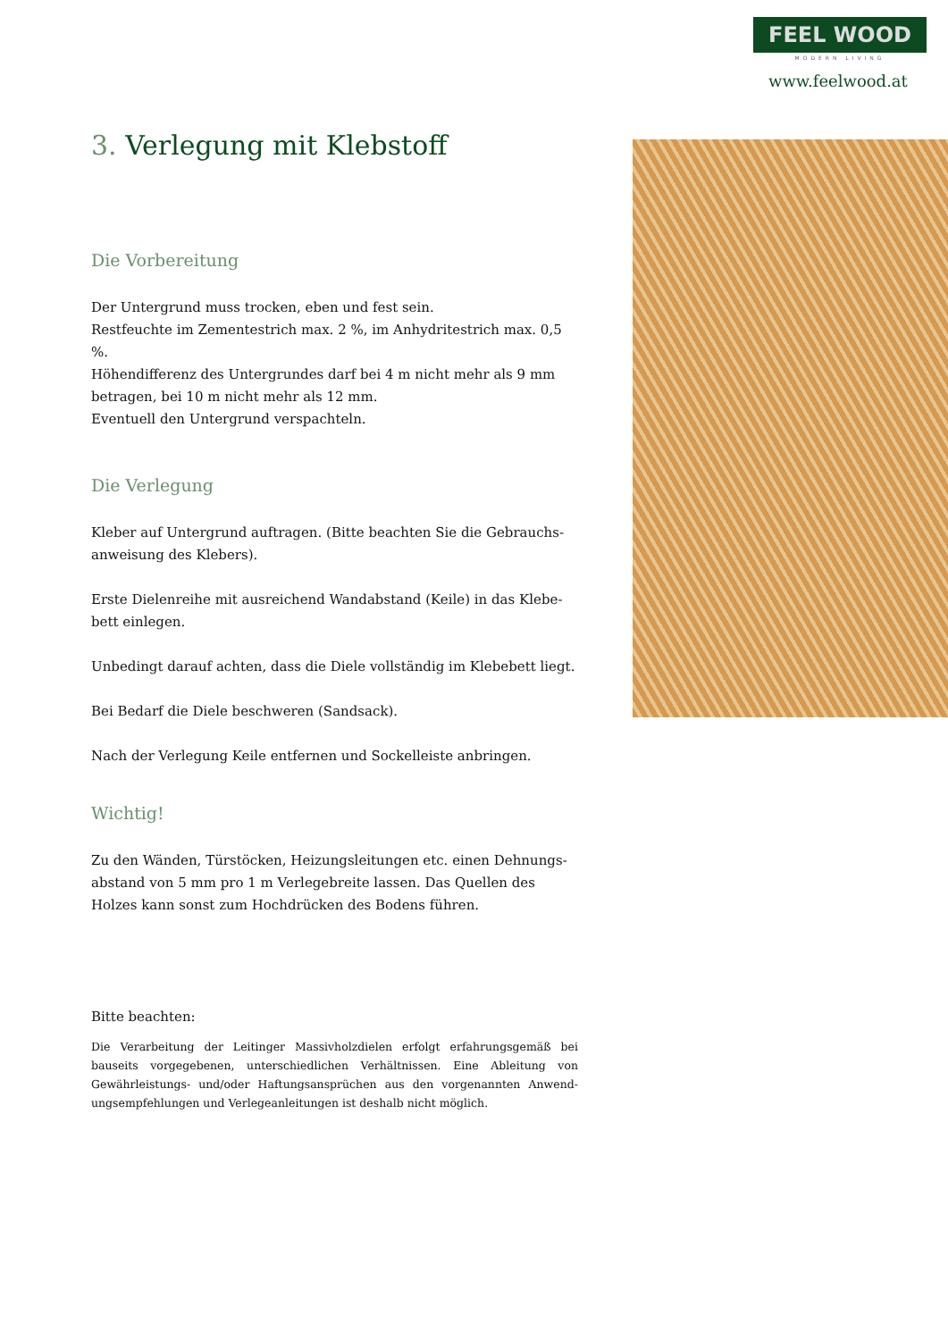FEEL WOOD
MODERN LIVING
www.feelwood.at
3. Verlegung mit Klebstoff
Die Vorbereitung
Der Untergrund muss trocken, eben und fest sein.
Restfeuchte im Zementestrich max. 2 %, im Anhydritestrich max. 0,5 %.
Höhendifferenz des Untergrundes darf bei 4 m nicht mehr als 9 mm betragen, bei 10 m nicht mehr als 12 mm.
Eventuell den Untergrund verspachteln.
Die Verlegung
Kleber auf Untergrund auftragen. (Bitte beachten Sie die Gebrauchs-anweisung des Klebers).
Erste Dielenreihe mit ausreichend Wandabstand (Keile) in das Klebe-bett einlegen.
Unbedingt darauf achten, dass die Diele vollständig im Klebebett liegt.
Bei Bedarf die Diele beschweren (Sandsack).
Nach der Verlegung Keile entfernen und Sockelleiste anbringen.
Wichtig!
Zu den Wänden, Türstöcken, Heizungsleitungen etc. einen Dehnungs-abstand von 5 mm pro 1 m Verlegebreite lassen. Das Quellen des Holzes kann sonst zum Hochdrücken des Bodens führen.
Bitte beachten:
Die Verarbeitung der Leitinger Massivholzdielen erfolgt erfahrungsgemäß bei bauseits vorgegebenen, unterschiedlichen Verhältnissen. Eine Ableitung von Gewährleistungs- und/oder Haftungsansprüchen aus den vorgenannten Anwend-ungsempfehlungen und Verlegeanleitungen ist deshalb nicht möglich.